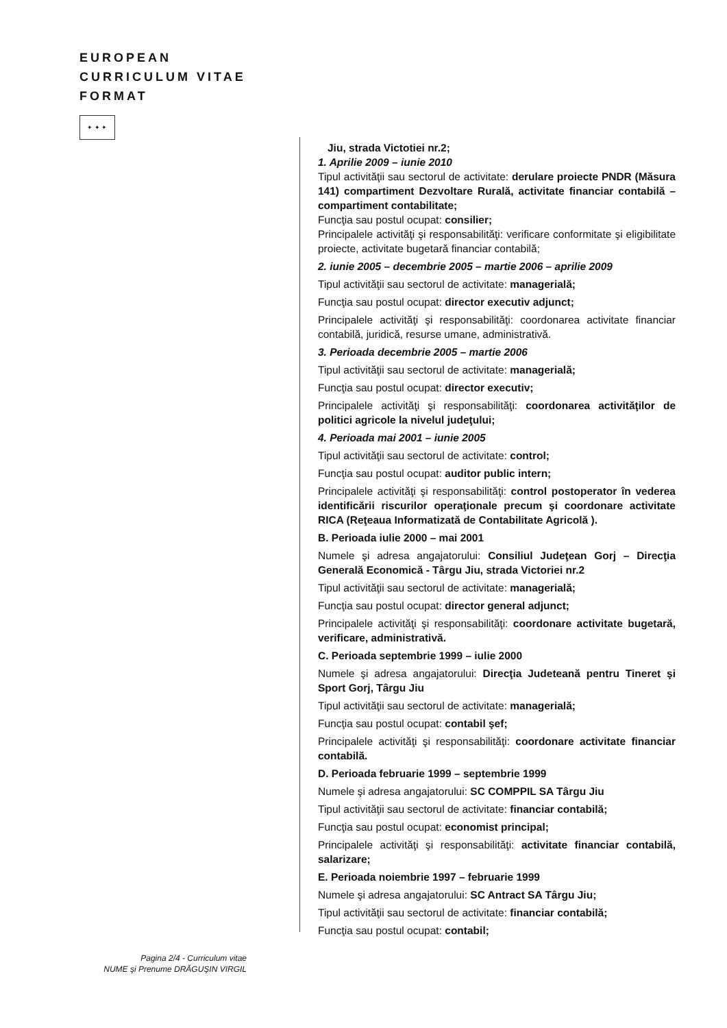EUROPEAN
CURRICULUM VITAE
FORMAT
✦ ✦ ✦
Jiu, strada Victotiei nr.2;
1. Aprilie 2009 – iunie 2010
Tipul activităţii sau sectorul de activitate: derulare proiecte PNDR (Măsura 141) compartiment Dezvoltare Rurală, activitate financiar contabilă – compartiment contabilitate;
Funcţia sau postul ocupat: consilier;
Principalele activităţi şi responsabilităţi: verificare conformitate şi eligibilitate proiecte, activitate bugetară financiar contabilă;
2. iunie 2005 – decembrie 2005 – martie 2006 – aprilie 2009
Tipul activităţii sau sectorul de activitate: managerială;
Funcţia sau postul ocupat: director executiv adjunct;
Principalele activităţi şi responsabilităţi: coordonarea activitate financiar contabilă, juridică, resurse umane, administrativă.
3. Perioada decembrie 2005 – martie 2006
Tipul activităţii sau sectorul de activitate: managerială;
Funcţia sau postul ocupat: director executiv;
Principalele activităţi şi responsabilităţi: coordonarea activităţilor de politici agricole la nivelul judeţului;
4. Perioada mai 2001 – iunie 2005
Tipul activităţii sau sectorul de activitate: control;
Funcţia sau postul ocupat: auditor public intern;
Principalele activităţi şi responsabilităţi: control postoperator în vederea identificării riscurilor operaţionale precum şi coordonare activitate RICA (Reţeaua Informatizată de Contabilitate Agricolă ).
B. Perioada iulie 2000 – mai 2001
Numele şi adresa angajatorului: Consiliul Judeţean Gorj – Direcţia Generală Economică - Târgu Jiu, strada Victoriei nr.2
Tipul activităţii sau sectorul de activitate: managerială;
Funcţia sau postul ocupat: director general adjunct;
Principalele activităţi şi responsabilităţi: coordonare activitate bugetară, verificare, administrativă.
C. Perioada septembrie 1999 – iulie 2000
Numele şi adresa angajatorului: Direcţia Judeteană pentru Tineret şi Sport Gorj, Târgu Jiu
Tipul activităţii sau sectorul de activitate: managerială;
Funcţia sau postul ocupat: contabil şef;
Principalele activităţi şi responsabilităţi: coordonare activitate financiar contabilă.
D. Perioada februarie 1999 – septembrie 1999
Numele şi adresa angajatorului: SC COMPPIL SA Târgu Jiu
Tipul activităţii sau sectorul de activitate: financiar contabilă;
Funcţia sau postul ocupat: economist principal;
Principalele activităţi şi responsabilităţi: activitate financiar contabilă, salarizare;
E. Perioada noiembrie 1997 – februarie 1999
Numele şi adresa angajatorului: SC Antract SA Târgu Jiu;
Tipul activităţii sau sectorul de activitate: financiar contabilă;
Funcţia sau postul ocupat: contabil;
Pagina 2/4 - Curriculum vitae
NUME şi Prenume DRĂGUŞIN VIRGIL